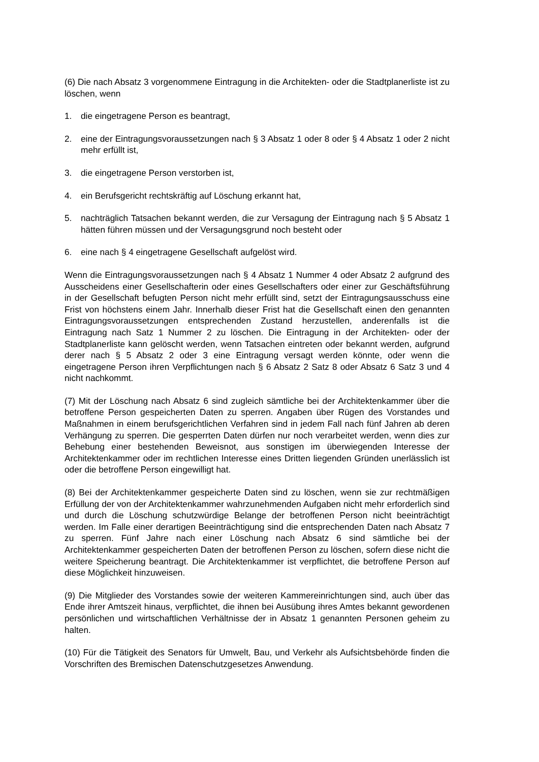(6) Die nach Absatz 3 vorgenommene Eintragung in die Architekten- oder die Stadtplanerliste ist zu löschen, wenn
1. die eingetragene Person es beantragt,
2. eine der Eintragungsvoraussetzungen nach § 3 Absatz 1 oder 8 oder § 4 Absatz 1 oder 2 nicht mehr erfüllt ist,
3. die eingetragene Person verstorben ist,
4. ein Berufsgericht rechtskräftig auf Löschung erkannt hat,
5. nachträglich Tatsachen bekannt werden, die zur Versagung der Eintragung nach § 5 Absatz 1 hätten führen müssen und der Versagungsgrund noch besteht oder
6. eine nach § 4 eingetragene Gesellschaft aufgelöst wird.
Wenn die Eintragungsvoraussetzungen nach § 4 Absatz 1 Nummer 4 oder Absatz 2 aufgrund des Ausscheidens einer Gesellschafterin oder eines Gesellschafters oder einer zur Geschäftsführung in der Gesellschaft befugten Person nicht mehr erfüllt sind, setzt der Eintragungsausschuss eine Frist von höchstens einem Jahr. Innerhalb dieser Frist hat die Gesellschaft einen den genannten Eintragungsvoraussetzungen entsprechenden Zustand herzustellen, anderenfalls ist die Eintragung nach Satz 1 Nummer 2 zu löschen. Die Eintragung in der Architekten- oder der Stadtplanerliste kann gelöscht werden, wenn Tatsachen eintreten oder bekannt werden, aufgrund derer nach § 5 Absatz 2 oder 3 eine Eintragung versagt werden könnte, oder wenn die eingetragene Person ihren Verpflichtungen nach § 6 Absatz 2 Satz 8 oder Absatz 6 Satz 3 und 4 nicht nachkommt.
(7) Mit der Löschung nach Absatz 6 sind zugleich sämtliche bei der Architektenkammer über die betroffene Person gespeicherten Daten zu sperren. Angaben über Rügen des Vorstandes und Maßnahmen in einem berufsgerichtlichen Verfahren sind in jedem Fall nach fünf Jahren ab deren Verhängung zu sperren. Die gesperrten Daten dürfen nur noch verarbeitet werden, wenn dies zur Behebung einer bestehenden Beweisnot, aus sonstigen im überwiegenden Interesse der Architektenkammer oder im rechtlichen Interesse eines Dritten liegenden Gründen unerlässlich ist oder die betroffene Person eingewilligt hat.
(8) Bei der Architektenkammer gespeicherte Daten sind zu löschen, wenn sie zur rechtmäßigen Erfüllung der von der Architektenkammer wahrzunehmenden Aufgaben nicht mehr erforderlich sind und durch die Löschung schutzwürdige Belange der betroffenen Person nicht beeinträchtigt werden. Im Falle einer derartigen Beeinträchtigung sind die entsprechenden Daten nach Absatz 7 zu sperren. Fünf Jahre nach einer Löschung nach Absatz 6 sind sämtliche bei der Architektenkammer gespeicherten Daten der betroffenen Person zu löschen, sofern diese nicht die weitere Speicherung beantragt. Die Architektenkammer ist verpflichtet, die betroffene Person auf diese Möglichkeit hinzuweisen.
(9) Die Mitglieder des Vorstandes sowie der weiteren Kammereinrichtungen sind, auch über das Ende ihrer Amtszeit hinaus, verpflichtet, die ihnen bei Ausübung ihres Amtes bekannt gewordenen persönlichen und wirtschaftlichen Verhältnisse der in Absatz 1 genannten Personen geheim zu halten.
(10) Für die Tätigkeit des Senators für Umwelt, Bau, und Verkehr als Aufsichtsbehörde finden die Vorschriften des Bremischen Datenschutzgesetzes Anwendung.